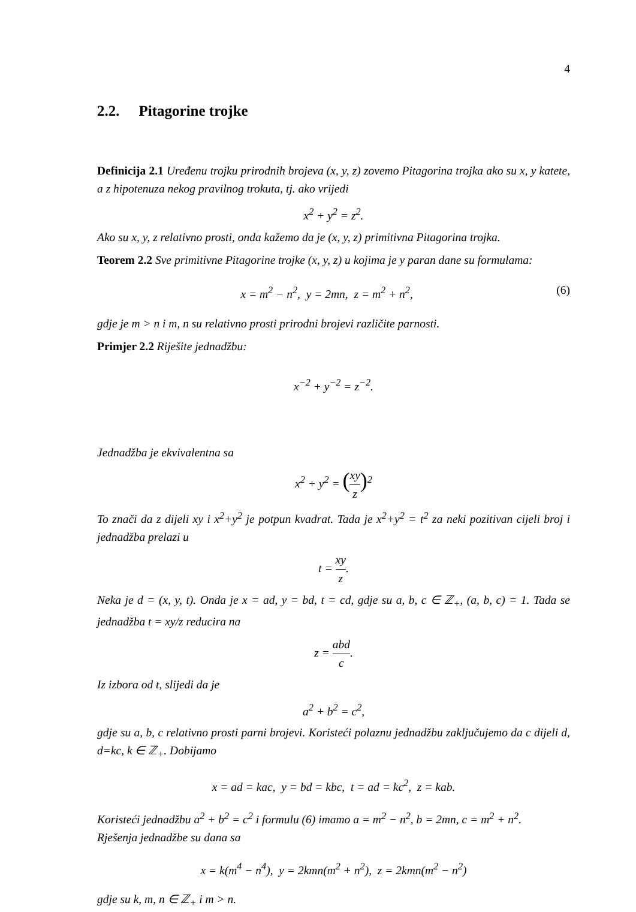4
2.2. Pitagorine trojke
Definicija 2.1 Uređenu trojku prirodnih brojeva (x, y, z) zovemo Pitagorina trojka ako su x, y katete, a z hipotenuza nekog pravilnog trokuta, tj. ako vrijedi
x<sup>2</sup> + y<sup>2</sup> = z<sup>2</sup>.
Ako su x, y, z relativno prosti, onda kažemo da je (x, y, z) primitivna Pitagorina trojka.
Teorem 2.2 Sve primitivne Pitagorine trojke (x, y, z) u kojima je y paran dane su formulama:
x = m<sup>2</sup> − n<sup>2</sup>, y = 2mn, z = m<sup>2</sup> + n<sup>2</sup>, (6)
gdje je m > n i m, n su relativno prosti prirodni brojevi različite parnosti.
Primjer 2.2 Riješite jednadžbu:
x<sup>−2</sup> + y<sup>−2</sup> = z<sup>−2</sup>.
Jednadžba je ekvivalentna sa
x<sup>2</sup> + y<sup>2</sup> = (xy z)<sup>2</sup>
To znači da z dijeli xy i x<sup>2</sup>+y<sup>2</sup> je potpun kvadrat. Tada je x<sup>2</sup>+y<sup>2</sup> = t<sup>2</sup> za neki pozitivan cijeli broj i jednadžba prelazi u
t = xy z.
Neka je d = (x, y, t). Onda je x = ad, y = bd, t = cd, gdje su a, b, c ∈ ℤ<sub>+</sub>, (a, b, c) = 1. Tada se jednadžba t = xy/z reducira na
z = abd c.
Iz izbora od t, slijedi da je
a<sup>2</sup> + b<sup>2</sup> = c<sup>2</sup>,
gdje su a, b, c relativno prosti parni brojevi. Koristeći polaznu jednadžbu zaključujemo da c dijeli d, d=kc, k ∈ ℤ<sub>+</sub>. Dobijamo
x = ad = kac, y = bd = kbc, t = ad = kc<sup>2</sup>, z = kab.
Koristeći jednadžbu a<sup>2</sup> + b<sup>2</sup> = c<sup>2</sup> i formulu (6) imamo a = m<sup>2</sup> − n<sup>2</sup>, b = 2mn, c = m<sup>2</sup> + n<sup>2</sup>.
Rješenja jednadžbe su dana sa
x = k(m<sup>4</sup> − n<sup>4</sup>), y = 2kmn(m<sup>2</sup> + n<sup>2</sup>), z = 2kmn(m<sup>2</sup> − n<sup>2</sup>)
gdje su k, m, n ∈ ℤ<sub>+</sub> i m > n.